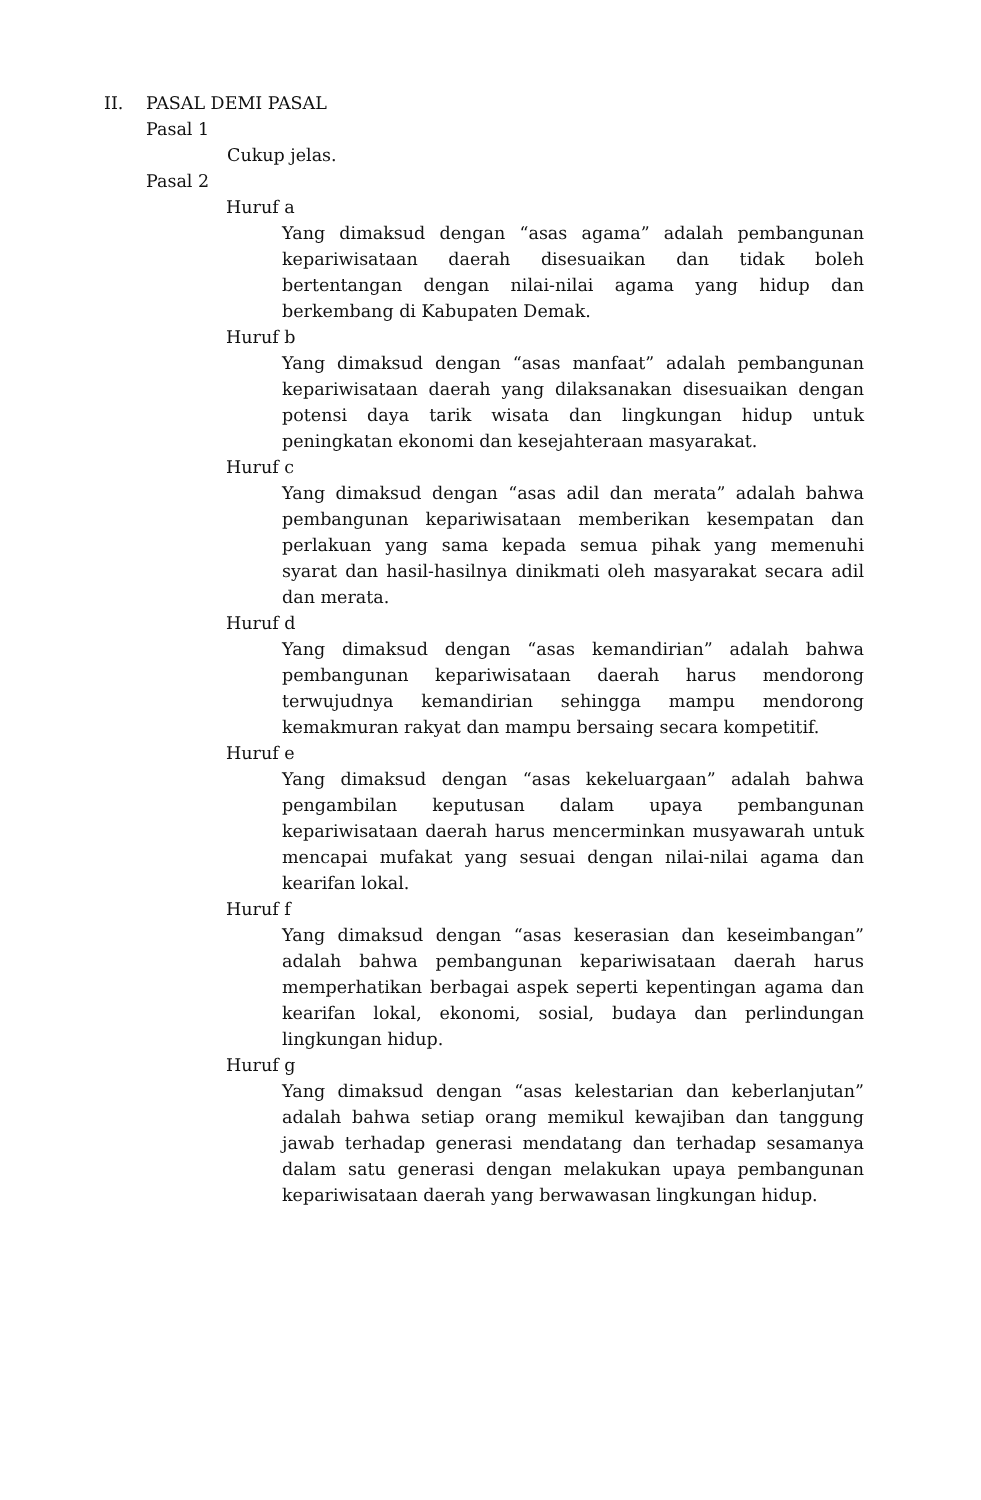II. PASAL DEMI PASAL
Pasal 1
Cukup jelas.
Pasal 2
Huruf a
Yang dimaksud dengan “asas agama” adalah pembangunan kepariwisataan daerah disesuaikan dan tidak boleh bertentangan dengan nilai-nilai agama yang hidup dan berkembang di Kabupaten Demak.
Huruf b
Yang dimaksud dengan “asas manfaat” adalah pembangunan kepariwisataan daerah yang dilaksanakan disesuaikan dengan potensi daya tarik wisata dan lingkungan hidup untuk peningkatan ekonomi dan kesejahteraan masyarakat.
Huruf c
Yang dimaksud dengan “asas adil dan merata” adalah bahwa pembangunan kepariwisataan memberikan kesempatan dan perlakuan yang sama kepada semua pihak yang memenuhi syarat dan hasil-hasilnya dinikmati oleh masyarakat secara adil dan merata.
Huruf d
Yang dimaksud dengan “asas kemandirian” adalah bahwa pembangunan kepariwisataan daerah harus mendorong terwujudnya kemandirian sehingga mampu mendorong kemakmuran rakyat dan mampu bersaing secara kompetitif.
Huruf e
Yang dimaksud dengan “asas kekeluargaan” adalah bahwa pengambilan keputusan dalam upaya pembangunan kepariwisataan daerah harus mencerminkan musyawarah untuk mencapai mufakat yang sesuai dengan nilai-nilai agama dan kearifan lokal.
Huruf f
Yang dimaksud dengan “asas keserasian dan keseimbangan” adalah bahwa pembangunan kepariwisataan daerah harus memperhatikan berbagai aspek seperti kepentingan agama dan kearifan lokal, ekonomi, sosial, budaya dan perlindungan lingkungan hidup.
Huruf g
Yang dimaksud dengan “asas kelestarian dan keberlanjutan” adalah bahwa setiap orang memikul kewajiban dan tanggung jawab terhadap generasi mendatang dan terhadap sesamanya dalam satu generasi dengan melakukan upaya pembangunan kepariwisataan daerah yang berwawasan lingkungan hidup.